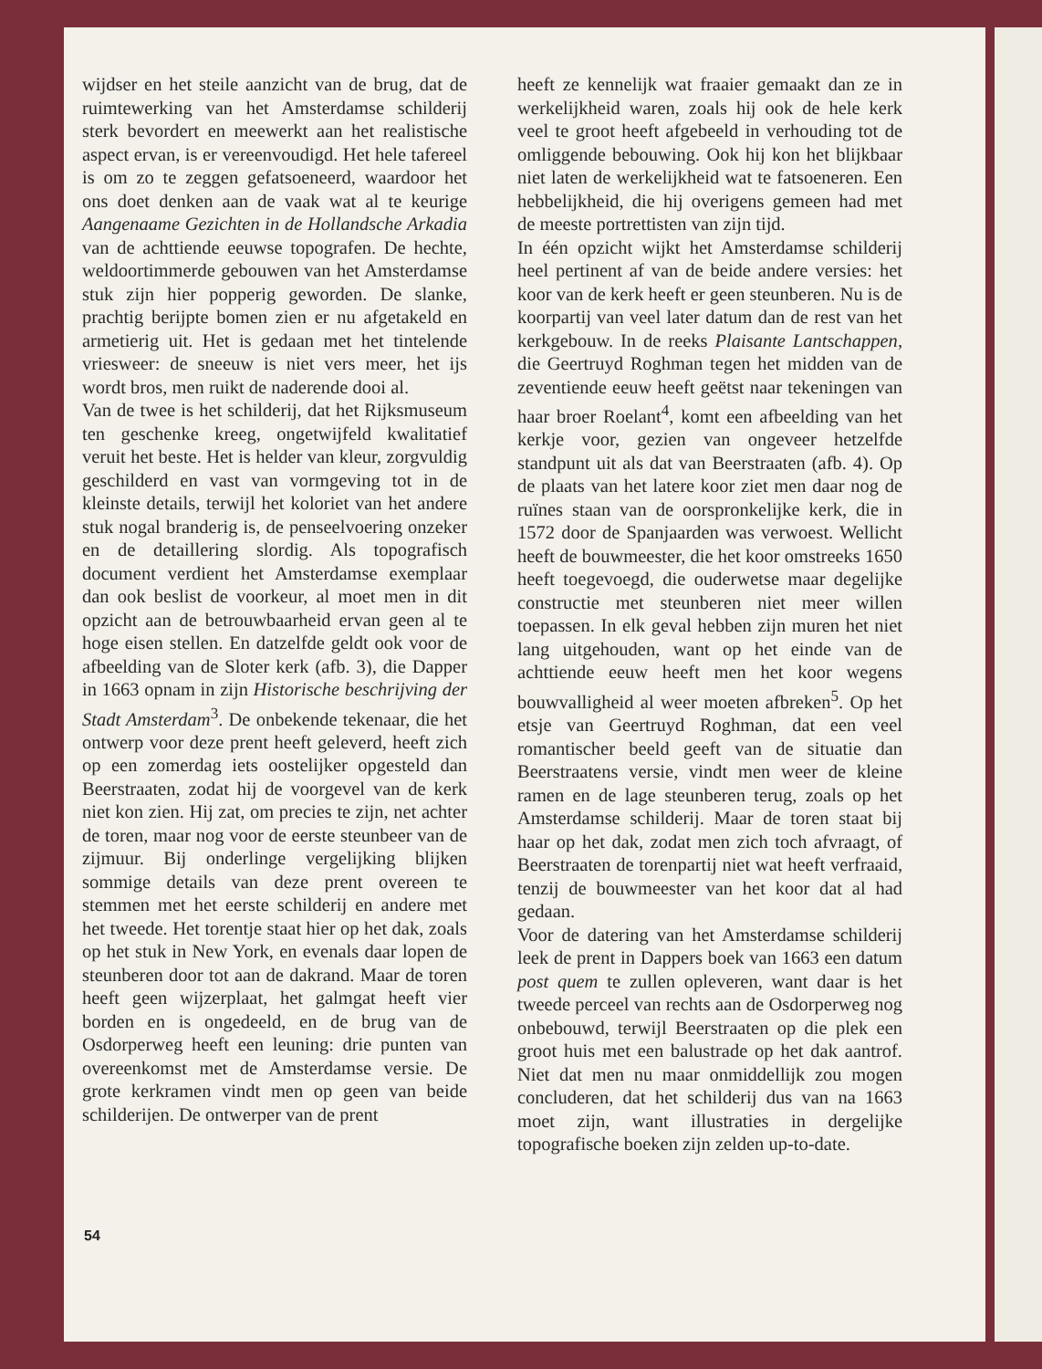wijdser en het steile aanzicht van de brug, dat de ruimtewerking van het Amsterdamse schilderij sterk bevordert en meewerkt aan het realistische aspect ervan, is er vereenvoudigd. Het hele tafereel is om zo te zeggen gefatsoeneerd, waardoor het ons doet denken aan de vaak wat al te keurige Aangenaame Gezichten in de Hollandsche Arkadia van de achttiende eeuwse topografen. De hechte, weldoortimmerde gebouwen van het Amsterdamse stuk zijn hier popperig geworden. De slanke, prachtig berijpte bomen zien er nu afgetakeld en armetierig uit. Het is gedaan met het tintelende vriesweer: de sneeuw is niet vers meer, het ijs wordt bros, men ruikt de naderende dooi al.
Van de twee is het schilderij, dat het Rijksmuseum ten geschenke kreeg, ongetwijfeld kwalitatief veruit het beste. Het is helder van kleur, zorgvuldig geschilderd en vast van vormgeving tot in de kleinste details, terwijl het koloriet van het andere stuk nogal branderig is, de penseelvoering onzeker en de detaillering slordig. Als topografisch document verdient het Amsterdamse exemplaar dan ook beslist de voorkeur, al moet men in dit opzicht aan de betrouwbaarheid ervan geen al te hoge eisen stellen. En datzelfde geldt ook voor de afbeelding van de Sloter kerk (afb. 3), die Dapper in 1663 opnam in zijn Historische beschrijving der Stadt Amsterdam<sup>3</sup>. De onbekende tekenaar, die het ontwerp voor deze prent heeft geleverd, heeft zich op een zomerdag iets oostelijker opgesteld dan Beerstraaten, zodat hij de voorgevel van de kerk niet kon zien. Hij zat, om precies te zijn, net achter de toren, maar nog voor de eerste steunbeer van de zijmuur. Bij onderlinge vergelijking blijken sommige details van deze prent overeen te stemmen met het eerste schilderij en andere met het tweede. Het torentje staat hier op het dak, zoals op het stuk in New York, en evenals daar lopen de steunberen door tot aan de dakrand. Maar de toren heeft geen wijzerplaat, het galmgat heeft vier borden en is ongedeeld, en de brug van de Osdorperweg heeft een leuning: drie punten van overeenkomst met de Amsterdamse versie. De grote kerkramen vindt men op geen van beide schilderijen. De ontwerper van de prent
heeft ze kennelijk wat fraaier gemaakt dan ze in werkelijkheid waren, zoals hij ook de hele kerk veel te groot heeft afgebeeld in verhouding tot de omliggende bebouwing. Ook hij kon het blijkbaar niet laten de werkelijkheid wat te fatsoeneren. Een hebbelijkheid, die hij overigens gemeen had met de meeste portrettisten van zijn tijd.
In één opzicht wijkt het Amsterdamse schilderij heel pertinent af van de beide andere versies: het koor van de kerk heeft er geen steunberen. Nu is de koorpartij van veel later datum dan de rest van het kerkgebouw. In de reeks Plaisante Lantschappen, die Geertruyd Roghman tegen het midden van de zeventiende eeuw heeft geëtst naar tekeningen van haar broer Roelant<sup>4</sup>, komt een afbeelding van het kerkje voor, gezien van ongeveer hetzelfde standpunt uit als dat van Beerstraaten (afb. 4). Op de plaats van het latere koor ziet men daar nog de ruïnes staan van de oorspronkelijke kerk, die in 1572 door de Spanjaarden was verwoest. Wellicht heeft de bouwmeester, die het koor omstreeks 1650 heeft toegevoegd, die ouderwetse maar degelijke constructie met steunberen niet meer willen toepassen. In elk geval hebben zijn muren het niet lang uitgehouden, want op het einde van de achttiende eeuw heeft men het koor wegens bouwvalligheid al weer moeten afbreken<sup>5</sup>. Op het etsje van Geertruyd Roghman, dat een veel romantischer beeld geeft van de situatie dan Beerstraatens versie, vindt men weer de kleine ramen en de lage steunberen terug, zoals op het Amsterdamse schilderij. Maar de toren staat bij haar op het dak, zodat men zich toch afvraagt, of Beerstraaten de torenpartij niet wat heeft verfraaid, tenzij de bouwmeester van het koor dat al had gedaan.
Voor de datering van het Amsterdamse schilderij leek de prent in Dappers boek van 1663 een datum post quem te zullen opleveren, want daar is het tweede perceel van rechts aan de Osdorperweg nog onbebouwd, terwijl Beerstraaten op die plek een groot huis met een balustrade op het dak aantrof. Niet dat men nu maar onmiddellijk zou mogen concluderen, dat het schilderij dus van na 1663 moet zijn, want illustraties in dergelijke topografische boeken zijn zelden up-to-date.
54